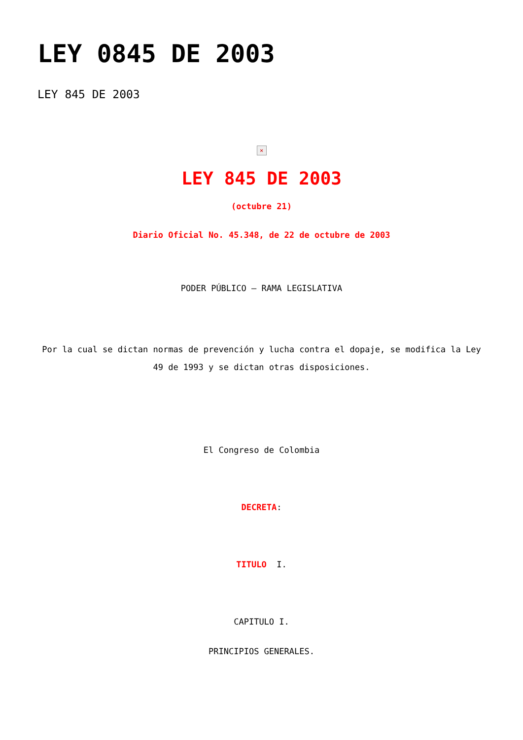LEY 0845 DE 2003
LEY 845 DE 2003
×
LEY 845 DE 2003
(octubre 21)
Diario Oficial No. 45.348, de 22 de octubre de 2003
PODER PÚBLICO – RAMA LEGISLATIVA
Por la cual se dictan normas de prevención y lucha contra el dopaje, se modifica la Ley 49 de 1993 y se dictan otras disposiciones.
El Congreso de Colombia
DECRETA:
TITULO I.
CAPITULO I.
PRINCIPIOS GENERALES.